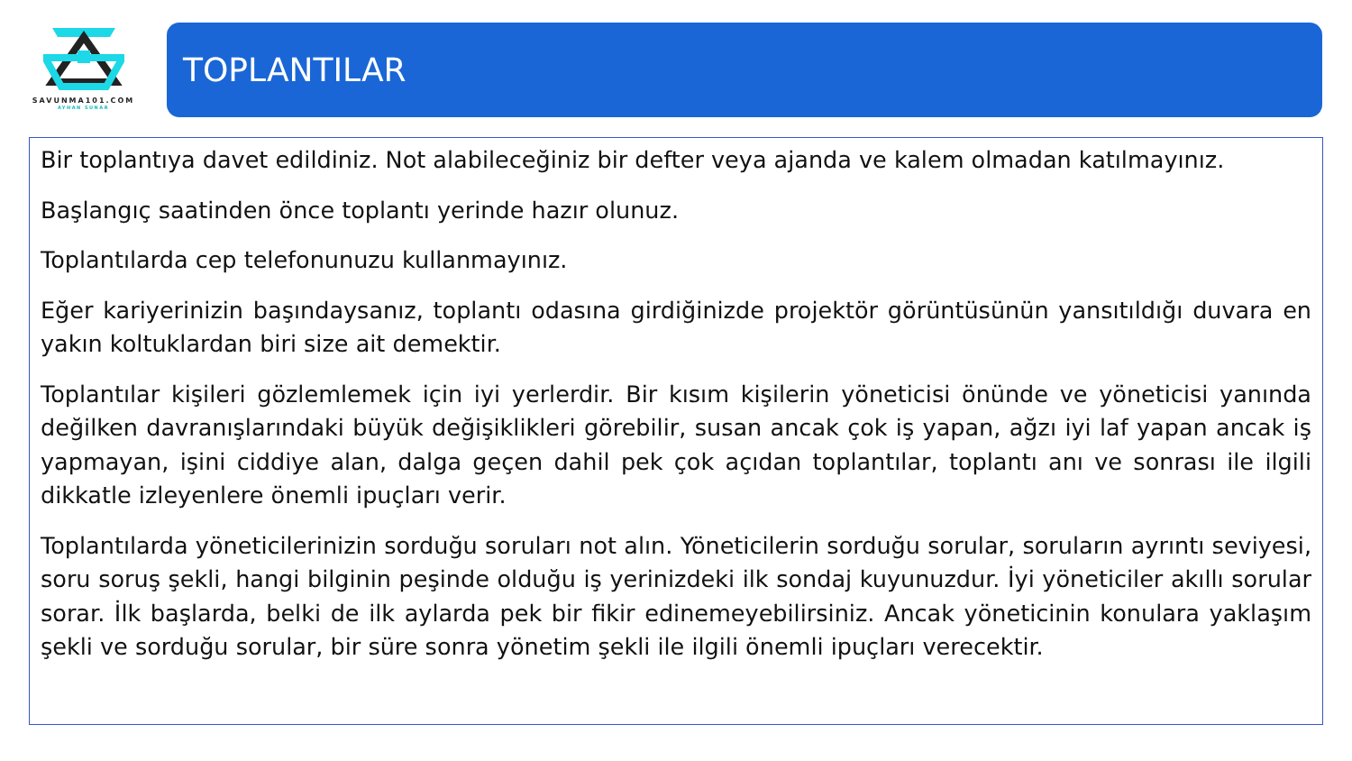SAVUNMA101.COM
AYHAN SUNAR
TOPLANTILAR
Bir toplantıya davet edildiniz. Not alabileceğiniz bir defter veya ajanda ve kalem olmadan katılmayınız.
Başlangıç saatinden önce toplantı yerinde hazır olunuz.
Toplantılarda cep telefonunuzu kullanmayınız.
Eğer kariyerinizin başındaysanız, toplantı odasına girdiğinizde projektör görüntüsünün yansıtıldığı duvara en yakın koltuklardan biri size ait demektir.
Toplantılar kişileri gözlemlemek için iyi yerlerdir. Bir kısım kişilerin yöneticisi önünde ve yöneticisi yanında değilken davranışlarındaki büyük değişiklikleri görebilir, susan ancak çok iş yapan, ağzı iyi laf yapan ancak iş yapmayan, işini ciddiye alan, dalga geçen dahil pek çok açıdan toplantılar, toplantı anı ve sonrası ile ilgili dikkatle izleyenlere önemli ipuçları verir.
Toplantılarda yöneticilerinizin sorduğu soruları not alın. Yöneticilerin sorduğu sorular, soruların ayrıntı seviyesi, soru soruş şekli, hangi bilginin peşinde olduğu iş yerinizdeki ilk sondaj kuyunuzdur. İyi yöneticiler akıllı sorular sorar. İlk başlarda, belki de ilk aylarda pek bir fikir edinemeyebilirsiniz. Ancak yöneticinin konulara yaklaşım şekli ve sorduğu sorular, bir süre sonra yönetim şekli ile ilgili önemli ipuçları verecektir.